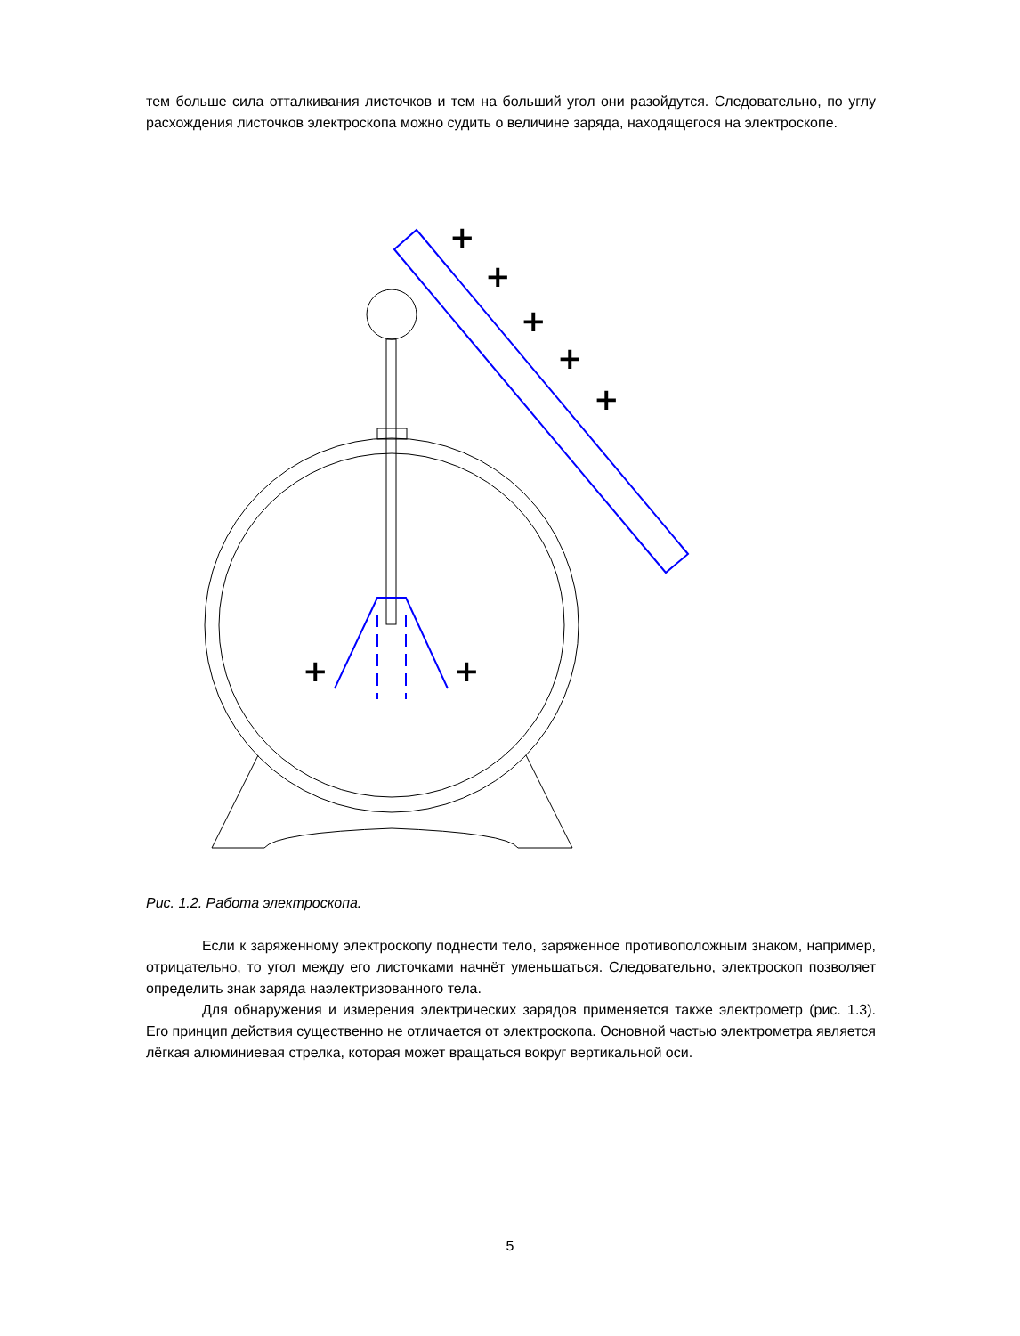тем больше сила отталкивания листочков и тем на больший угол они разойдутся. Следовательно, по углу расхождения листочков электроскопа можно судить о величине заряда, находящегося на электроскопе.
+
+
+
+
+
+
+
Рис. 1.2. Работа электроскопа.
Если к заряженному электроскопу поднести тело, заряженное противоположным знаком, например, отрицательно, то угол между его листочками начнёт уменьшаться. Следовательно, электроскоп позволяет определить знак заряда наэлектризованного тела.
Для обнаружения и измерения электрических зарядов применяется также электрометр (рис. 1.3). Его принцип действия существенно не отличается от электроскопа. Основной частью электрометра является лёгкая алюминиевая стрелка, которая может вращаться вокруг вертикальной оси.
5